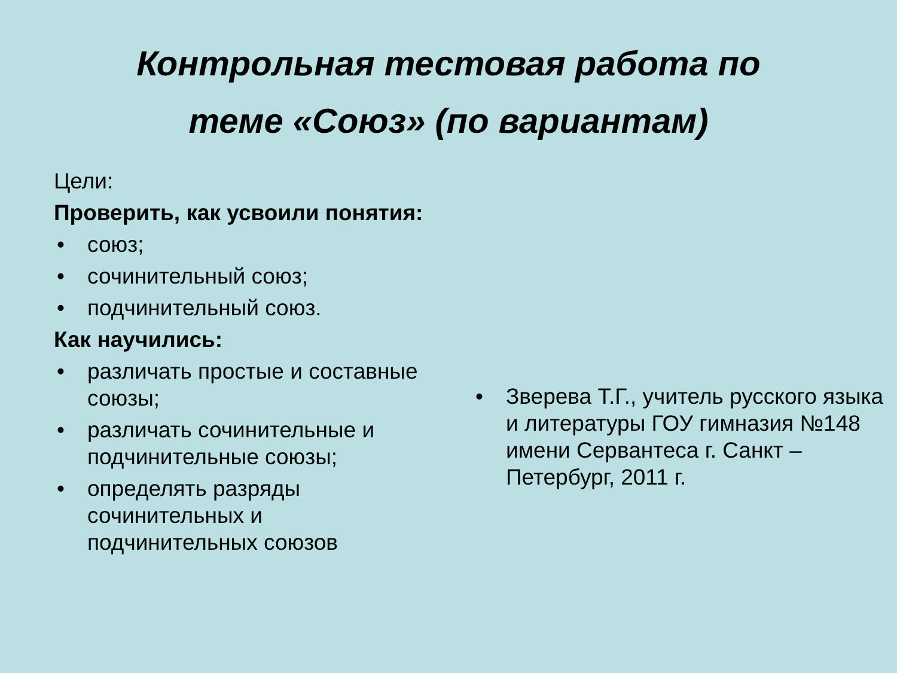Контрольная тестовая работа по
теме «Союз» (по вариантам)
Цели:
Проверить, как усвоили понятия:
• союз;
• сочинительный союз;
• подчинительный союз.
Как научились:
• различать простые и составные союзы;
• различать сочинительные и подчинительные союзы;
• определять разряды сочинительных и подчинительных союзов
• Зверева Т.Г., учитель русского языка и литературы ГОУ гимназия №148 имени Сервантеса г. Санкт – Петербург, 2011 г.